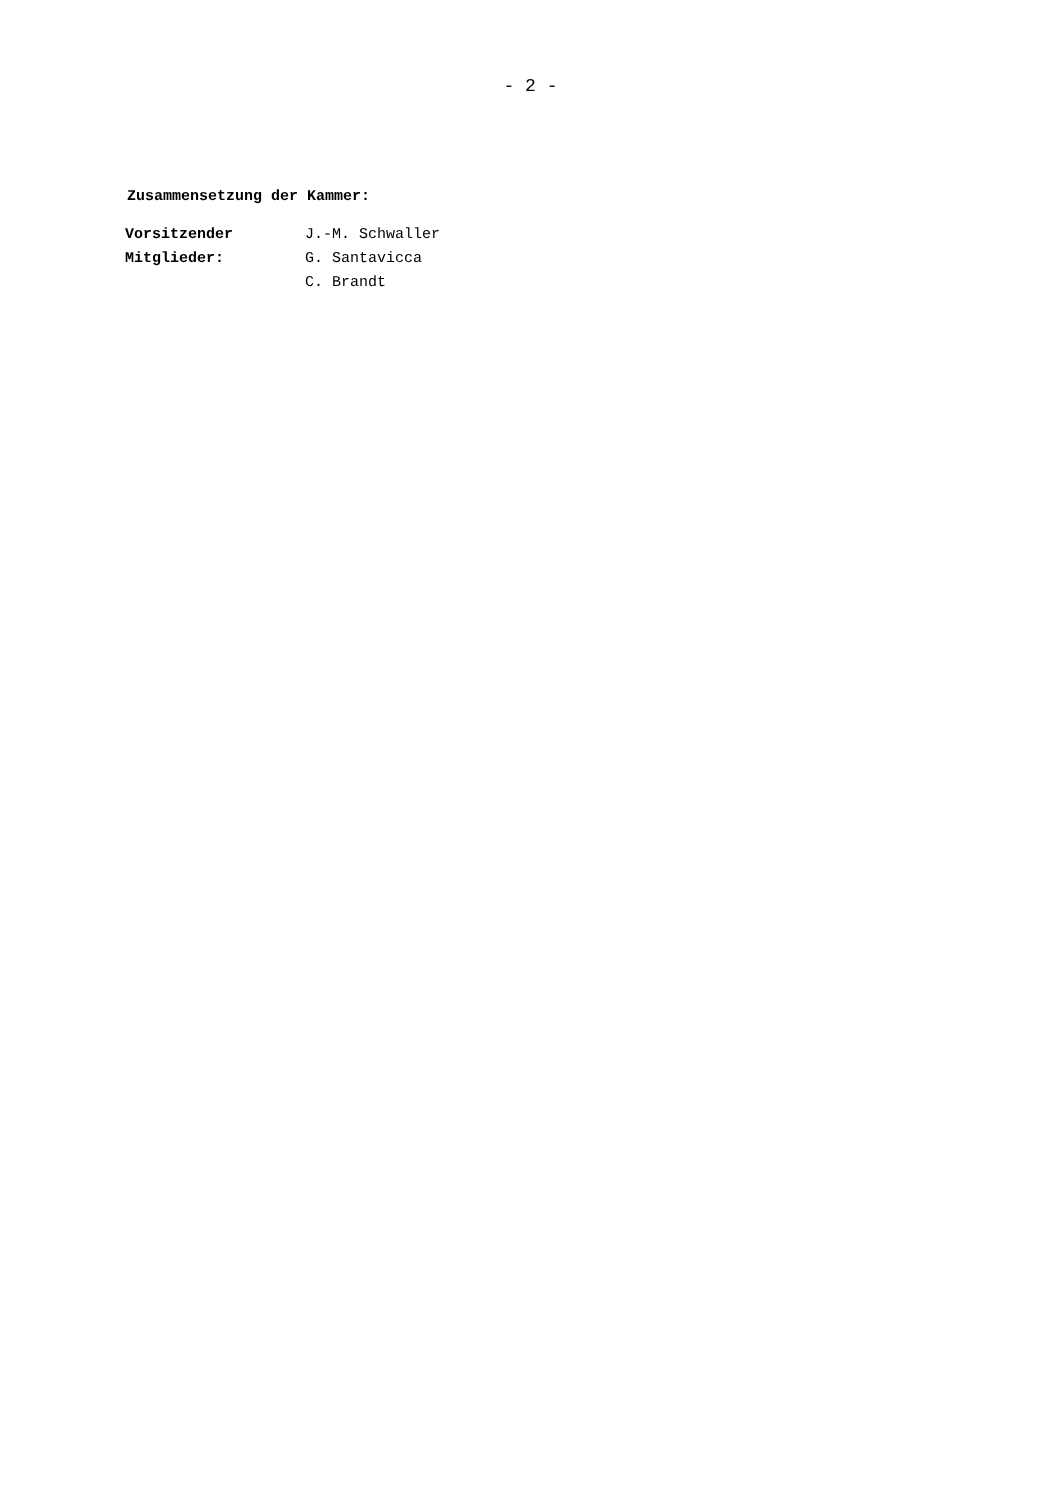- 2 -
Zusammensetzung der Kammer:
| Vorsitzender | J.-M. Schwaller |
| Mitglieder: | G. Santavicca |
| | C. Brandt |